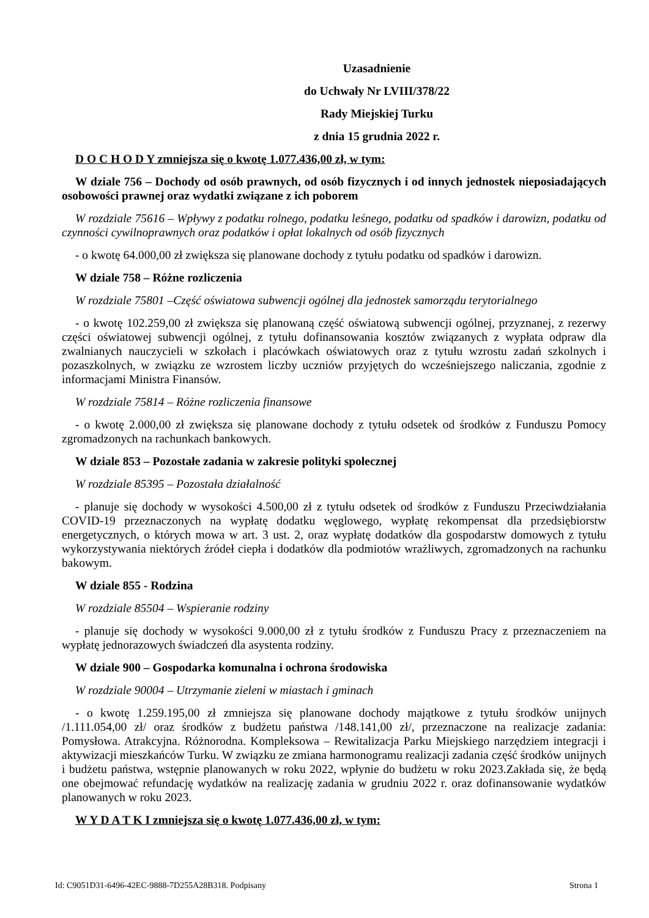Uzasadnienie
do Uchwały Nr LVIII/378/22
Rady Miejskiej Turku
z dnia 15 grudnia 2022 r.
D O C H O D Y zmniejsza się o kwotę 1.077.436,00 zł, w tym:
W dziale 756 – Dochody od osób prawnych, od osób fizycznych i od innych jednostek nieposiadających osobowości prawnej oraz wydatki związane z ich poborem
W rozdziale 75616 – Wpływy z podatku rolnego, podatku leśnego, podatku od spadków i darowizn, podatku od czynności cywilnoprawnych oraz podatków i opłat lokalnych od osób fizycznych
- o kwotę 64.000,00 zł zwiększa się planowane dochody z tytułu podatku od spadków i darowizn.
W dziale 758 – Różne rozliczenia
W rozdziale 75801 –Część oświatowa subwencji ogólnej dla jednostek samorządu terytorialnego
- o kwotę 102.259,00 zł zwiększa się planowaną część oświatową subwencji ogólnej, przyznanej, z rezerwy części oświatowej subwencji ogólnej, z tytułu dofinansowania kosztów związanych z wypłata odpraw dla zwalnianych nauczycieli w szkołach i placówkach oświatowych oraz z tytułu wzrostu zadań szkolnych i pozaszkolnych, w związku ze wzrostem liczby uczniów przyjętych do wcześniejszego naliczania, zgodnie z informacjami Ministra Finansów.
W rozdziale 75814 – Różne rozliczenia finansowe
- o kwotę 2.000,00 zł zwiększa się planowane dochody z tytułu odsetek od środków z Funduszu Pomocy zgromadzonych na rachunkach bankowych.
W dziale 853 – Pozostałe zadania w zakresie polityki społecznej
W rozdziale 85395 – Pozostała działalność
- planuje się dochody w wysokości 4.500,00 zł z tytułu odsetek od środków z Funduszu Przeciwdziałania COVID-19 przeznaczonych na wypłatę dodatku węglowego, wypłatę rekompensat dla przedsiębiorstw energetycznych, o których mowa w art. 3 ust. 2, oraz wypłatę dodatków dla gospodarstw domowych z tytułu wykorzystywania niektórych źródeł ciepła i dodatków dla podmiotów wrażliwych, zgromadzonych na rachunku bakowym.
W dziale 855 - Rodzina
W rozdziale 85504 – Wspieranie rodziny
- planuje się dochody w wysokości 9.000,00 zł z tytułu środków z Funduszu Pracy z przeznaczeniem na wypłatę jednorazowych świadczeń dla asystenta rodziny.
W dziale 900 – Gospodarka komunalna i ochrona środowiska
W rozdziale 90004 – Utrzymanie zieleni w miastach i gminach
- o kwotę 1.259.195,00 zł zmniejsza się planowane dochody majątkowe z tytułu środków unijnych /1.111.054,00 zł/ oraz środków z budżetu państwa /148.141,00 zł/, przeznaczone na realizacje zadania: Pomysłowa. Atrakcyjna. Różnorodna. Kompleksowa – Rewitalizacja Parku Miejskiego narzędziem integracji i aktywizacji mieszkańców Turku. W związku ze zmiana harmonogramu realizacji zadania część środków unijnych i budżetu państwa, wstępnie planowanych w roku 2022, wpłynie do budżetu w roku 2023.Zakłada się, że będą one obejmować refundację wydatków na realizację zadania w grudniu 2022 r. oraz dofinansowanie wydatków planowanych w roku 2023.
W Y D A T K I zmniejsza się o kwotę 1.077.436,00 zł, w tym:
Id: C9051D31-6496-42EC-9888-7D255A28B318. Podpisany Strona 1